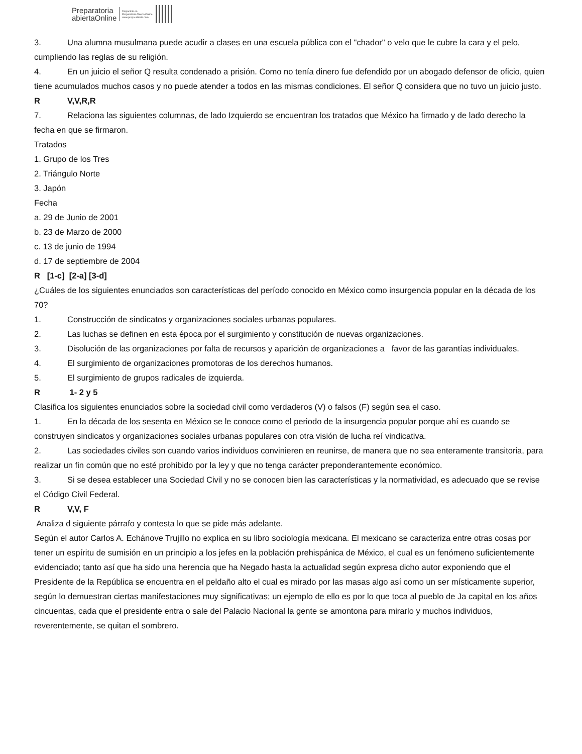Preparatoria
abiertaOnline
Disponible en
Preparatoria Abierta Online
www.prepa-abierta.com
3. Una alumna musulmana puede acudir a clases en una escuela pública con el "chador" o velo que le cubre la cara y el pelo, cumpliendo las reglas de su religión.
4. En un juicio el señor Q resulta condenado a prisión. Como no tenía dinero fue defendido por un abogado defensor de oficio, quien tiene acumulados muchos casos y no puede atender a todos en las mismas condiciones. El señor Q considera que no tuvo un juicio justo.
R V,V,R,R
7. Relaciona las siguientes columnas, de lado Izquierdo se encuentran los tratados que México ha firmado y de lado derecho la fecha en que se firmaron.
Tratados
1. Grupo de los Tres
2. Triángulo Norte
3. Japón
Fecha
a. 29 de Junio de 2001
b. 23 de Marzo de 2000
c. 13 de junio de 1994
d. 17 de septiembre de 2004
R [1-c] [2-a] [3-d]
¿Cuáles de los siguientes enunciados son características del período conocido en México como insurgencia popular en la década de los 70?
1. Construcción de sindicatos y organizaciones sociales urbanas populares.
2. Las luchas se definen en esta época por el surgimiento y constitución de nuevas organizaciones.
3. Disolución de las organizaciones por falta de recursos y aparición de organizaciones a favor de las garantías individuales.
4. El surgimiento de organizaciones promotoras de los derechos humanos.
5. El surgimiento de grupos radicales de izquierda.
R 1- 2 y 5
Clasifica los siguientes enunciados sobre la sociedad civil como verdaderos (V) o falsos (F) según sea el caso.
1. En la década de los sesenta en México se le conoce como el periodo de la insurgencia popular porque ahí es cuando se construyen sindicatos y organizaciones sociales urbanas populares con otra visión de lucha reí vindicativa.
2. Las sociedades civiles son cuando varios individuos convinieren en reunirse, de manera que no sea enteramente transitoria, para realizar un fin común que no esté prohibido por la ley y que no tenga carácter preponderantemente económico.
3. Si se desea establecer una Sociedad Civil y no se conocen bien las características y la normatividad, es adecuado que se revise el Código Civil Federal.
R V,V, F
Analiza d siguiente párrafo y contesta lo que se pide más adelante.
Según el autor Carlos A. Echánove Trujillo no explica en su libro sociología mexicana. El mexicano se caracteriza entre otras cosas por tener un espíritu de sumisión en un principio a los jefes en la población prehispánica de México, el cual es un fenómeno suficientemente evidenciado; tanto así que ha sido una herencia que ha Negado hasta la actualidad según expresa dicho autor exponiendo que el Presidente de la República se encuentra en el peldaño alto el cual es mirado por las masas algo así como un ser místicamente superior, según lo demuestran ciertas manifestaciones muy significativas; un ejemplo de ello es por lo que toca al pueblo de Ja capital en los años cincuentas, cada que el presidente entra o sale del Palacio Nacional la gente se amontona para mirarlo y muchos individuos, reverentemente, se quitan el sombrero.